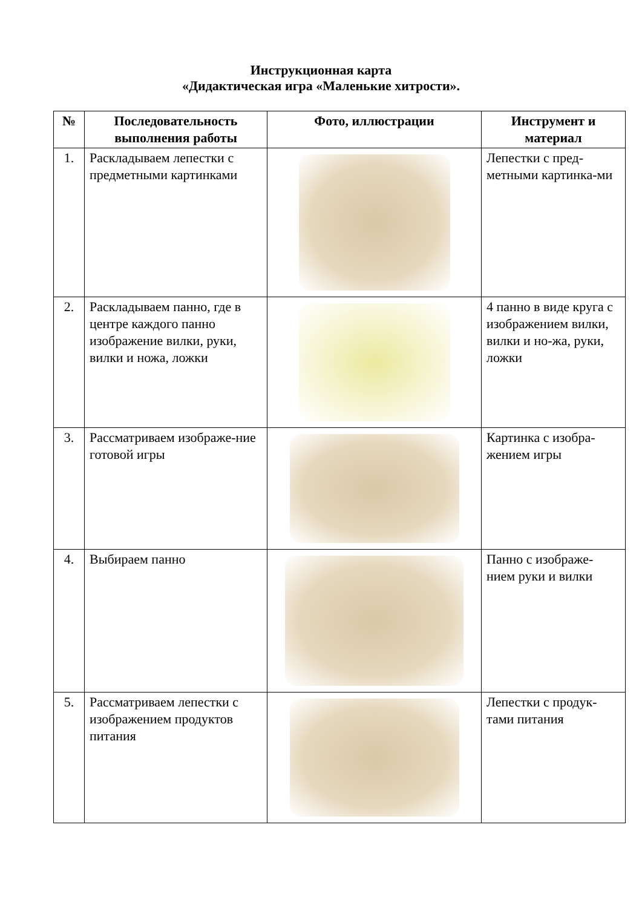Инструкционная карта
«Дидактическая игра «Маленькие хитрости».
| № | Последовательность выполнения работы | Фото, иллюстрации | Инструмент и материал |
| --- | --- | --- | --- |
| 1. | Раскладываем лепестки с предметными картинками | | Лепестки с пред-метными картинка-ми |
| 2. | Раскладываем панно, где в центре каждого панно изображение вилки, руки, вилки и ножа, ложки | | 4 панно в виде круга с изображением вилки, вилки и но-жа, руки, ложки |
| 3. | Рассматриваем изображе-ние готовой игры | | Картинка с изобра-жением игры |
| 4. | Выбираем панно | | Панно с изображе-нием руки и вилки |
| 5. | Рассматриваем лепестки с изображением продуктов питания | | Лепестки с продук-тами питания |